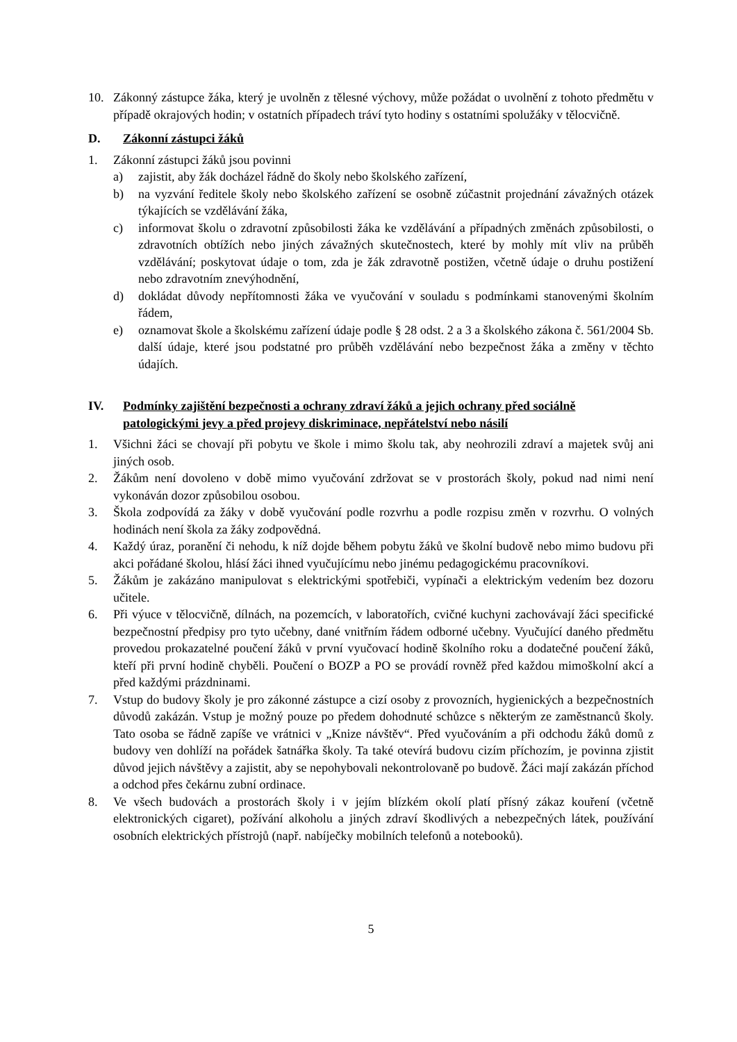10. Zákonný zástupce žáka, který je uvolněn z tělesné výchovy, může požádat o uvolnění z tohoto předmětu v případě okrajových hodin; v ostatních případech tráví tyto hodiny s ostatními spolužáky v tělocvičně.
D. Zákonní zástupci žáků
1. Zákonní zástupci žáků jsou povinni
a) zajistit, aby žák docházel řádně do školy nebo školského zařízení,
b) na vyzvání ředitele školy nebo školského zařízení se osobně zúčastnit projednání závažných otázek týkajících se vzdělávání žáka,
c) informovat školu o zdravotní způsobilosti žáka ke vzdělávání a případných změnách způsobilosti, o zdravotních obtížích nebo jiných závažných skutečnostech, které by mohly mít vliv na průběh vzdělávání; poskytovat údaje o tom, zda je žák zdravotně postižen, včetně údaje o druhu postižení nebo zdravotním znevýhodnění,
d) dokládat důvody nepřítomnosti žáka ve vyučování v souladu s podmínkami stanovenými školním řádem,
e) oznamovat škole a školskému zařízení údaje podle § 28 odst. 2 a 3 a školského zákona č. 561/2004 Sb. další údaje, které jsou podstatné pro průběh vzdělávání nebo bezpečnost žáka a změny v těchto údajích.
IV. Podmínky zajištění bezpečnosti a ochrany zdraví žáků a jejich ochrany před sociálně patologickými jevy a před projevy diskriminace, nepřátelství nebo násilí
1. Všichni žáci se chovají při pobytu ve škole i mimo školu tak, aby neohrozili zdraví a majetek svůj ani jiných osob.
2. Žákům není dovoleno v době mimo vyučování zdržovat se v prostorách školy, pokud nad nimi není vykonáván dozor způsobilou osobou.
3. Škola zodpovídá za žáky v době vyučování podle rozvrhu a podle rozpisu změn v rozvrhu. O volných hodinách není škola za žáky zodpovědná.
4. Každý úraz, poranění či nehodu, k níž dojde během pobytu žáků ve školní budově nebo mimo budovu při akci pořádané školou, hlásí žáci ihned vyučujícímu nebo jinému pedagogickému pracovníkovi.
5. Žákům je zakázáno manipulovat s elektrickými spotřebiči, vypínači a elektrickým vedením bez dozoru učitele.
6. Při výuce v tělocvičně, dílnách, na pozemcích, v laboratořích, cvičné kuchyni zachovávají žáci specifické bezpečnostní předpisy pro tyto učebny, dané vnitřním řádem odborné učebny. Vyučující daného předmětu provedou prokazatelné poučení žáků v první vyučovací hodině školního roku a dodatečné poučení žáků, kteří při první hodině chyběli. Poučení o BOZP a PO se provádí rovněž před každou mimoškolní akcí a před každými prázdninami.
7. Vstup do budovy školy je pro zákonné zástupce a cizí osoby z provozních, hygienických a bezpečnostních důvodů zakázán. Vstup je možný pouze po předem dohodnuté schůzce s některým ze zaměstnanců školy. Tato osoba se řádně zapíše ve vrátnici v „Knize návštěv“. Před vyučováním a při odchodu žáků domů z budovy ven dohlíží na pořádek šatnářka školy. Ta také otevírá budovu cizím příchozím, je povinna zjistit důvod jejich návštěvy a zajistit, aby se nepohybovali nekontrolovaně po budově. Žáci mají zakázán příchod a odchod přes čekárnu zubní ordinace.
8. Ve všech budovách a prostorách školy i v jejím blízkém okolí platí přísný zákaz kouření (včetně elektronických cigaret), požívání alkoholu a jiných zdraví škodlivých a nebezpečných látek, používání osobních elektrických přístrojů (např. nabíječky mobilních telefonů a notebooků).
5